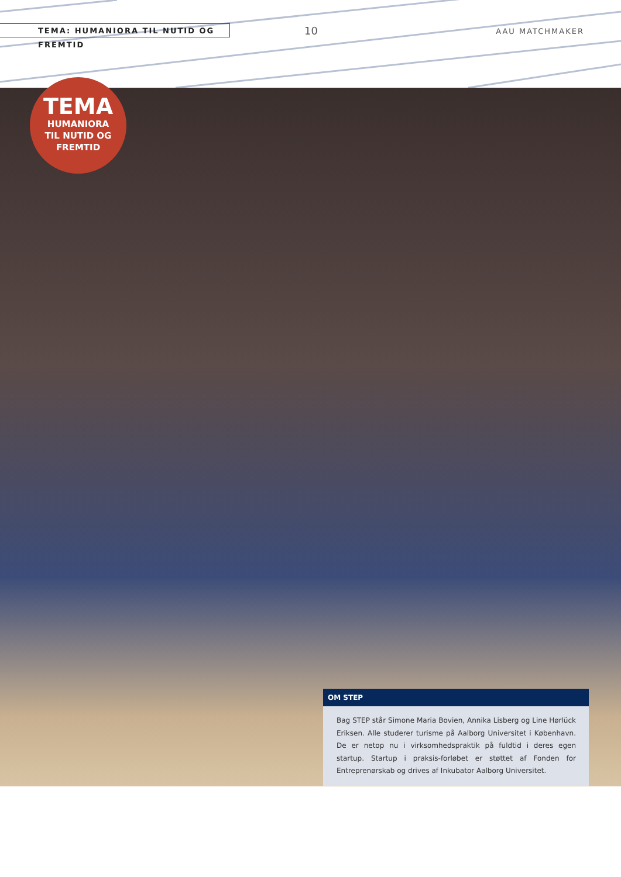TEMA: HUMANIORA TIL NUTID OG FREMTID 10 AAU MATCHMAKER
TEMA
HUMANIORA
TIL NUTID OG
FREMTID
OM STEP
Bag STEP står Simone Maria Bovien, Annika Lisberg og Line Hørlück Eriksen. Alle studerer turisme på Aalborg Universitet i København. De er netop nu i virksomhedspraktik på fuldtid i deres egen startup. Startup i praksis-forløbet er støttet af Fonden for Entreprenørskab og drives af Inkubator Aalborg Universitet.